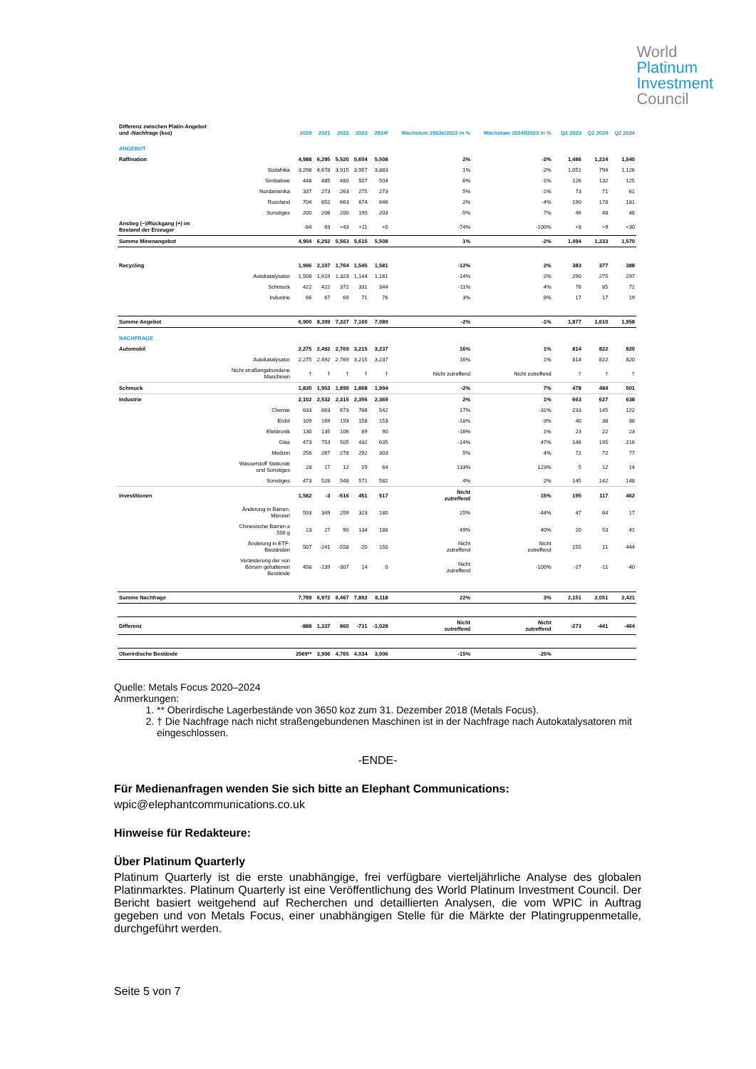World
Platinum
Investment
Council
| Differenz zwischen Platin-Angebot und -Nachfrage (koz) | | 2020 | 2021 | 2022 | 2023 | 2024f | Wachstum 2023e/2022 in % | Wachstum 2024f/2023 in % | | Q2 2023 | Q1 2024 | Q2 2024 |
| --- | --- | --- | --- | --- | --- | --- | --- | --- | --- | --- | --- | --- |
| ANGEBOT | | | | | | | | | | | | |
| Raffination | | 4,988 | 6,295 | 5,520 | 5,604 | 5,508 | 2% | -2% | | 1,486 | 1,224 | 1,540 |
| | Südafrika | 3,298 | 4,678 | 3,915 | 3,957 | 3,883 | 1% | -2% | | 1,051 | 794 | 1,126 |
| | Simbabwe | 448 | 485 | 480 | 507 | 504 | 6% | -1% | | 126 | 132 | 125 |
| | Nordamerika | 337 | 273 | 263 | 275 | 273 | 5% | -1% | | 73 | 71 | 61 |
| | Russland | 704 | 652 | 663 | 674 | 646 | 2% | -4% | | 190 | 178 | 181 |
| | Sonstiges | 200 | 206 | 200 | 190 | 203 | -5% | 7% | | 46 | 48 | 48 |
| Anstieg (−)/Rückgang (+) im Bestand der Erzeuger | | -84 | -93 | +43 | +11 | +0 | -74% | -100% | | +8 | +9 | +30 |
| Summe Minenangebot | | 4,904 | 6,202 | 5,563 | 5,615 | 5,508 | 1% | -2% | | 1,494 | 1,233 | 1,570 |
| Recycling | | 1,996 | 2,107 | 1,764 | 1,545 | 1,581 | -12% | 2% | | 383 | 377 | 388 |
| | Autokatalysator | 1,508 | 1,619 | 1,323 | 1,144 | 1,161 | -14% | 2% | | 290 | 275 | 297 |
| | Schmuck | 422 | 422 | 372 | 331 | 344 | -11% | 4% | | 76 | 85 | 72 |
| | Industrie | 66 | 67 | 69 | 71 | 76 | 3% | 8% | | 17 | 17 | 19 |
| Summe Angebot | | 6,900 | 8,309 | 7,327 | 7,160 | 7,089 | -2% | -1% | | 1,877 | 1,610 | 1,958 |
| NACHFRAGE | | | | | | | | | | | | |
| Automobil | | 2,275 | 2,492 | 2,769 | 3,215 | 3,237 | 16% | 1% | | 814 | 822 | 820 |
| | Autokatalysator | 2,275 | 2,492 | 2,769 | 3,215 | 3,237 | 16% | 1% | | 814 | 822 | 820 |
| | Nicht straßengebundene Maschinen | † | † | † | † | † | Nicht zutreffend | Nicht zutreffend | | † | † | † |
| Schmuck | | 1,830 | 1,953 | 1,899 | 1,868 | 1,994 | -2% | 7% | | 478 | 484 | 501 |
| Industrie | | 2,102 | 2,532 | 2,315 | 2,356 | 2,369 | 2% | 1% | | 663 | 627 | 638 |
| | Chemie | 633 | 663 | 673 | 786 | 542 | 17% | -31% | | 233 | 145 | 122 |
| | Erdöl | 109 | 169 | 193 | 158 | 153 | -18% | -3% | | 40 | 38 | 38 |
| | Elektronik | 130 | 135 | 106 | 89 | 90 | -16% | 1% | | 23 | 22 | 23 |
| | Glas | 473 | 753 | 505 | 432 | 635 | -14% | 47% | | 146 | 195 | 216 |
| | Medizin | 256 | 267 | 278 | 292 | 303 | 5% | 4% | | 72 | 72 | 77 |
| | Wasserstoff Stationär und Sonstiges | 28 | 17 | 12 | 29 | 64 | 133% | 123% | | 5 | 12 | 14 |
| | Sonstiges | 473 | 528 | 548 | 571 | 582 | 4% | 2% | | 145 | 142 | 148 |
| Investitionen | | 1,582 | -3 | -516 | 451 | 517 | Nicht zutreffend | 15% | | 195 | 117 | 462 |
| | Änderung in Barren, Münzen | 593 | 349 | 259 | 323 | 180 | 25% | -44% | | 47 | 64 | 17 |
| | Chinesische Barren ≥ 500 g | 23 | 27 | 90 | 134 | 188 | 49% | 40% | | 20 | 53 | 41 |
| | Änderung in ETF- Beständen | 507 | -241 | -558 | -20 | 150 | Nicht zutreffend | Nicht zutreffend | | 155 | 11 | 444 |
| | Veränderung der von Börsen gehaltenen Bestände | 458 | -139 | -307 | 14 | 0 | Nicht zutreffend | -100% | | -27 | -11 | -40 |
| Summe Nachfrage | | 7,789 | 6,972 | 6,467 | 7,892 | 8,118 | 22% | 3% | | 2,151 | 2,051 | 2,421 |
| Differenz | | -888 | 1,337 | 860 | -731 | -1,028 | Nicht zutreffend | Nicht zutreffend | | -273 | -441 | -464 |
| Oberirdische Bestände | | 2569** | 3,906 | 4,765 | 4,034 | 3,006 | -15% | -25% | | | | |
Quelle: Metals Focus 2020–2024
Anmerkungen:
1. ** Oberirdische Lagerbestände von 3650 koz zum 31. Dezember 2018 (Metals Focus).
2. † Die Nachfrage nach nicht straßengebundenen Maschinen ist in der Nachfrage nach Autokatalysatoren mit eingeschlossen.
-ENDE-
Für Medienanfragen wenden Sie sich bitte an Elephant Communications:
wpic@elephantcommunications.co.uk
Hinweise für Redakteure:
Über Platinum Quarterly
Platinum Quarterly ist die erste unabhängige, frei verfügbare vierteljährliche Analyse des globalen Platinmarktes. Platinum Quarterly ist eine Veröffentlichung des World Platinum Investment Council. Der Bericht basiert weitgehend auf Recherchen und detaillierten Analysen, die vom WPIC in Auftrag gegeben und von Metals Focus, einer unabhängigen Stelle für die Märkte der Platingruppenmetalle, durchgeführt werden.
Seite 5 von 7